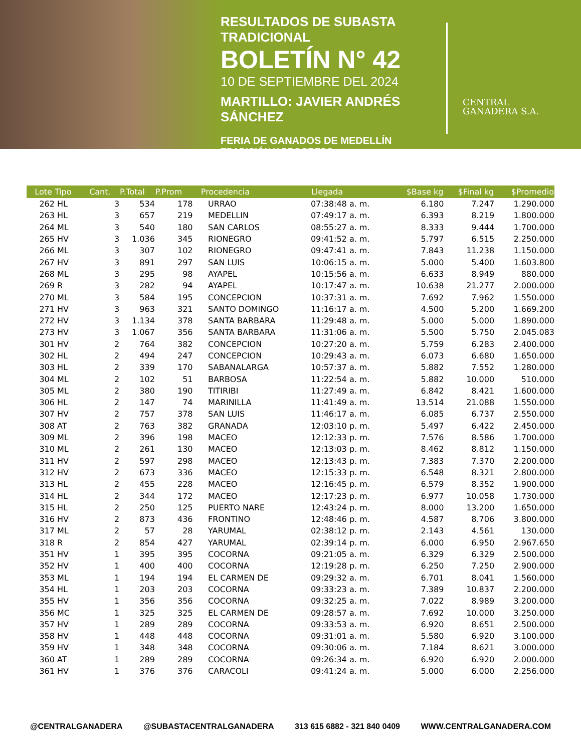RESULTADOS DE SUBASTA TRADICIONAL
BOLETÍN N° 42
10 DE SEPTIEMBRE DEL 2024
MARTILLO: JAVIER ANDRÉS SÁNCHEZ
FERIA DE GANADOS DE MEDELLÍN
TRADICIÓN Y PROGRESO
CENTRAL
GANADERA S.A.
| Lote Tipo | Cant. | P.Total | P.Prom | Procedencia | Llegada | $Base kg | $Final kg | $Promedio |
| --- | --- | --- | --- | --- | --- | --- | --- | --- |
| 262 HL | 3 | 534 | 178 | URRAO | 07:38:48 a. m. | 6.180 | 7.247 | 1.290.000 |
| 263 HL | 3 | 657 | 219 | MEDELLIN | 07:49:17 a. m. | 6.393 | 8.219 | 1.800.000 |
| 264 ML | 3 | 540 | 180 | SAN CARLOS | 08:55:27 a. m. | 8.333 | 9.444 | 1.700.000 |
| 265 HV | 3 | 1.036 | 345 | RIONEGRO | 09:41:52 a. m. | 5.797 | 6.515 | 2.250.000 |
| 266 ML | 3 | 307 | 102 | RIONEGRO | 09:47:41 a. m. | 7.843 | 11.238 | 1.150.000 |
| 267 HV | 3 | 891 | 297 | SAN LUIS | 10:06:15 a. m. | 5.000 | 5.400 | 1.603.800 |
| 268 ML | 3 | 295 | 98 | AYAPEL | 10:15:56 a. m. | 6.633 | 8.949 | 880.000 |
| 269 R | 3 | 282 | 94 | AYAPEL | 10:17:47 a. m. | 10.638 | 21.277 | 2.000.000 |
| 270 ML | 3 | 584 | 195 | CONCEPCION | 10:37:31 a. m. | 7.692 | 7.962 | 1.550.000 |
| 271 HV | 3 | 963 | 321 | SANTO DOMINGO | 11:16:17 a. m. | 4.500 | 5.200 | 1.669.200 |
| 272 HV | 3 | 1.134 | 378 | SANTA BARBARA | 11:29:48 a. m. | 5.000 | 5.000 | 1.890.000 |
| 273 HV | 3 | 1.067 | 356 | SANTA BARBARA | 11:31:06 a. m. | 5.500 | 5.750 | 2.045.083 |
| 301 HV | 2 | 764 | 382 | CONCEPCION | 10:27:20 a. m. | 5.759 | 6.283 | 2.400.000 |
| 302 HL | 2 | 494 | 247 | CONCEPCION | 10:29:43 a. m. | 6.073 | 6.680 | 1.650.000 |
| 303 HL | 2 | 339 | 170 | SABANALARGA | 10:57:37 a. m. | 5.882 | 7.552 | 1.280.000 |
| 304 ML | 2 | 102 | 51 | BARBOSA | 11:22:54 a. m. | 5.882 | 10.000 | 510.000 |
| 305 ML | 2 | 380 | 190 | TITIRIBI | 11:27:49 a. m. | 6.842 | 8.421 | 1.600.000 |
| 306 HL | 2 | 147 | 74 | MARINILLA | 11:41:49 a. m. | 13.514 | 21.088 | 1.550.000 |
| 307 HV | 2 | 757 | 378 | SAN LUIS | 11:46:17 a. m. | 6.085 | 6.737 | 2.550.000 |
| 308 AT | 2 | 763 | 382 | GRANADA | 12:03:10 p. m. | 5.497 | 6.422 | 2.450.000 |
| 309 ML | 2 | 396 | 198 | MACEO | 12:12:33 p. m. | 7.576 | 8.586 | 1.700.000 |
| 310 ML | 2 | 261 | 130 | MACEO | 12:13:03 p. m. | 8.462 | 8.812 | 1.150.000 |
| 311 HV | 2 | 597 | 298 | MACEO | 12:13:43 p. m. | 7.383 | 7.370 | 2.200.000 |
| 312 HV | 2 | 673 | 336 | MACEO | 12:15:33 p. m. | 6.548 | 8.321 | 2.800.000 |
| 313 HL | 2 | 455 | 228 | MACEO | 12:16:45 p. m. | 6.579 | 8.352 | 1.900.000 |
| 314 HL | 2 | 344 | 172 | MACEO | 12:17:23 p. m. | 6.977 | 10.058 | 1.730.000 |
| 315 HL | 2 | 250 | 125 | PUERTO NARE | 12:43:24 p. m. | 8.000 | 13.200 | 1.650.000 |
| 316 HV | 2 | 873 | 436 | FRONTINO | 12:48:46 p. m. | 4.587 | 8.706 | 3.800.000 |
| 317 ML | 2 | 57 | 28 | YARUMAL | 02:38:12 p. m. | 2.143 | 4.561 | 130.000 |
| 318 R | 2 | 854 | 427 | YARUMAL | 02:39:14 p. m. | 6.000 | 6.950 | 2.967.650 |
| 351 HV | 1 | 395 | 395 | COCORNA | 09:21:05 a. m. | 6.329 | 6.329 | 2.500.000 |
| 352 HV | 1 | 400 | 400 | COCORNA | 12:19:28 p. m. | 6.250 | 7.250 | 2.900.000 |
| 353 ML | 1 | 194 | 194 | EL CARMEN DE | 09:29:32 a. m. | 6.701 | 8.041 | 1.560.000 |
| 354 HL | 1 | 203 | 203 | COCORNA | 09:33:23 a. m. | 7.389 | 10.837 | 2.200.000 |
| 355 HV | 1 | 356 | 356 | COCORNA | 09:32:25 a. m. | 7.022 | 8.989 | 3.200.000 |
| 356 MC | 1 | 325 | 325 | EL CARMEN DE | 09:28:57 a. m. | 7.692 | 10.000 | 3.250.000 |
| 357 HV | 1 | 289 | 289 | COCORNA | 09:33:53 a. m. | 6.920 | 8.651 | 2.500.000 |
| 358 HV | 1 | 448 | 448 | COCORNA | 09:31:01 a. m. | 5.580 | 6.920 | 3.100.000 |
| 359 HV | 1 | 348 | 348 | COCORNA | 09:30:06 a. m. | 7.184 | 8.621 | 3.000.000 |
| 360 AT | 1 | 289 | 289 | COCORNA | 09:26:34 a. m. | 6.920 | 6.920 | 2.000.000 |
| 361 HV | 1 | 376 | 376 | CARACOLI | 09:41:24 a. m. | 5.000 | 6.000 | 2.256.000 |
@CENTRALGANADERA @SUBASTACENTRALGANADERA 313 615 6882 - 321 840 0409 WWW.CENTRALGANADERA.COM